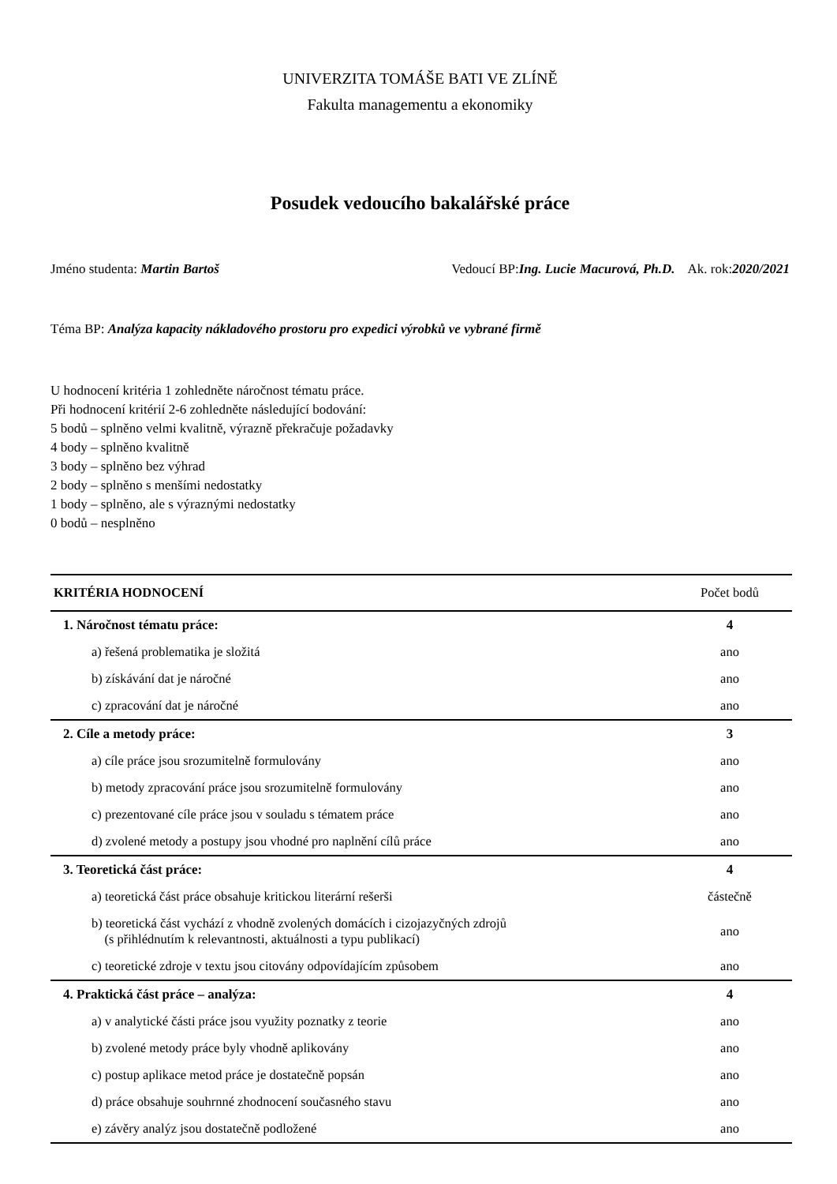UNIVERZITA TOMÁŠE BATI VE ZLÍNĚ
Fakulta managementu a ekonomiky
Posudek vedoucího bakalářské práce
Jméno studenta: Martin Bartoš Vedoucí BP:Ing. Lucie Macurová, Ph.D. Ak. rok:2020/2021
Téma BP: Analýza kapacity nákladového prostoru pro expedici výrobků ve vybrané firmě
U hodnocení kritéria 1 zohledněte náročnost tématu práce.
Při hodnocení kritérií 2-6 zohledněte následující bodování:
5 bodů – splněno velmi kvalitně, výrazně překračuje požadavky
4 body – splněno kvalitně
3 body – splněno bez výhrad
2 body – splněno s menšími nedostatky
1 body – splněno, ale s výraznými nedostatky
0 bodů – nesplněno
| KRITÉRIA HODNOCENÍ | Počet bodů |
| --- | --- |
| 1. Náročnost tématu práce: | 4 |
| a) řešená problematika je složitá | ano |
| b) získávání dat je náročné | ano |
| c) zpracování dat je náročné | ano |
| 2. Cíle a metody práce: | 3 |
| a) cíle práce jsou srozumitelně formulovány | ano |
| b) metody zpracování práce jsou srozumitelně formulovány | ano |
| c) prezentované cíle práce jsou v souladu s tématem práce | ano |
| d) zvolené metody a postupy jsou vhodné pro naplnění cílů práce | ano |
| 3. Teoretická část práce: | 4 |
| a) teoretická část práce obsahuje kritickou literární rešerši | částečně |
| b) teoretická část vychází z vhodně zvolených domácích i cizojazyčných zdrojů (s přihlédnutím k relevantnosti, aktuálnosti a typu publikací) | ano |
| c) teoretické zdroje v textu jsou citovány odpovídajícím způsobem | ano |
| 4. Praktická část práce – analýza: | 4 |
| a) v analytické části práce jsou využity poznatky z teorie | ano |
| b) zvolené metody práce byly vhodně aplikovány | ano |
| c) postup aplikace metod práce je dostatečně popsán | ano |
| d) práce obsahuje souhrnné zhodnocení současného stavu | ano |
| e) závěry analýz jsou dostatečně podložené | ano |